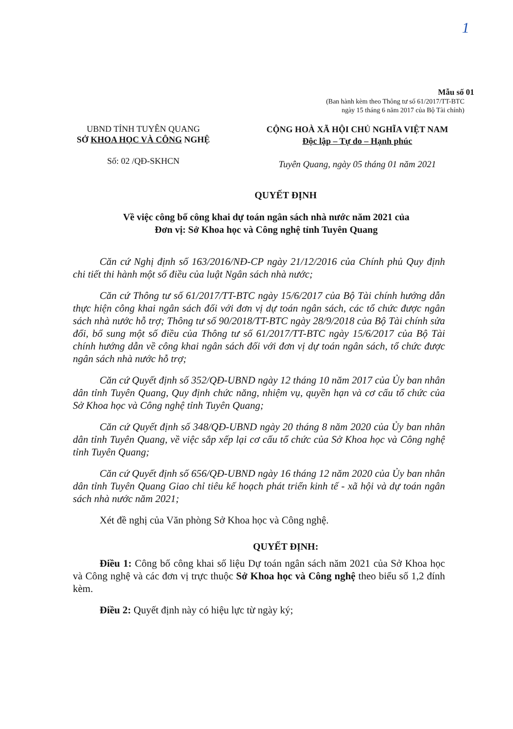1
Mẫu số 01
(Ban hành kèm theo Thông tư số 61/2017/TT-BTC
ngày 15 tháng 6 năm 2017 của Bộ Tài chính)
UBND TỈNH TUYÊN QUANG
SỞ KHOA HỌC VÀ CÔNG NGHỆ
Số: 02 /QĐ-SKHCN
CỘNG HOÀ XÃ HỘI CHỦ NGHĨA VIỆT NAM
Độc lập – Tự do – Hạnh phúc
Tuyên Quang, ngày 05 tháng 01 năm 2021
QUYẾT ĐỊNH
Về việc công bố công khai dự toán ngân sách nhà nước năm 2021 của
Đơn vị: Sở Khoa học và Công nghệ tỉnh Tuyên Quang
Căn cứ Nghị định số 163/2016/NĐ-CP ngày 21/12/2016 của Chính phủ Quy định chi tiết thi hành một số điều của luật Ngân sách nhà nước;
Căn cứ Thông tư số 61/2017/TT-BTC ngày 15/6/2017 của Bộ Tài chính hướng dẫn thực hiện công khai ngân sách đối với đơn vị dự toán ngân sách, các tổ chức được ngân sách nhà nước hỗ trợ; Thông tư số 90/2018/TT-BTC ngày 28/9/2018 của Bộ Tài chính sửa đổi, bổ sung một số điều của Thông tư số 61/2017/TT-BTC ngày 15/6/2017 của Bộ Tài chính hướng dẫn về công khai ngân sách đối với đơn vị dự toán ngân sách, tổ chức được ngân sách nhà nước hỗ trợ;
Căn cứ Quyết định số 352/QĐ-UBND ngày 12 tháng 10 năm 2017 của Ủy ban nhân dân tỉnh Tuyên Quang, Quy định chức năng, nhiệm vụ, quyền hạn và cơ cấu tổ chức của Sở Khoa học và Công nghệ tỉnh Tuyên Quang;
Căn cứ Quyết định số 348/QĐ-UBND ngày 20 tháng 8 năm 2020 của Ủy ban nhân dân tỉnh Tuyên Quang, về việc sắp xếp lại cơ cấu tổ chức của Sở Khoa học và Công nghệ tỉnh Tuyên Quang;
Căn cứ Quyết định số 656/QĐ-UBND ngày 16 tháng 12 năm 2020 của Ủy ban nhân dân tỉnh Tuyên Quang Giao chỉ tiêu kế hoạch phát triển kinh tế - xã hội và dự toán ngân sách nhà nước năm 2021;
Xét đề nghị của Văn phòng Sở Khoa học và Công nghệ.
QUYẾT ĐỊNH:
Điều 1: Công bố công khai số liệu Dự toán ngân sách năm 2021 của Sở Khoa học và Công nghệ và các đơn vị trực thuộc Sở Khoa học và Công nghệ theo biểu số 1,2 đính kèm.
Điều 2: Quyết định này có hiệu lực từ ngày ký;